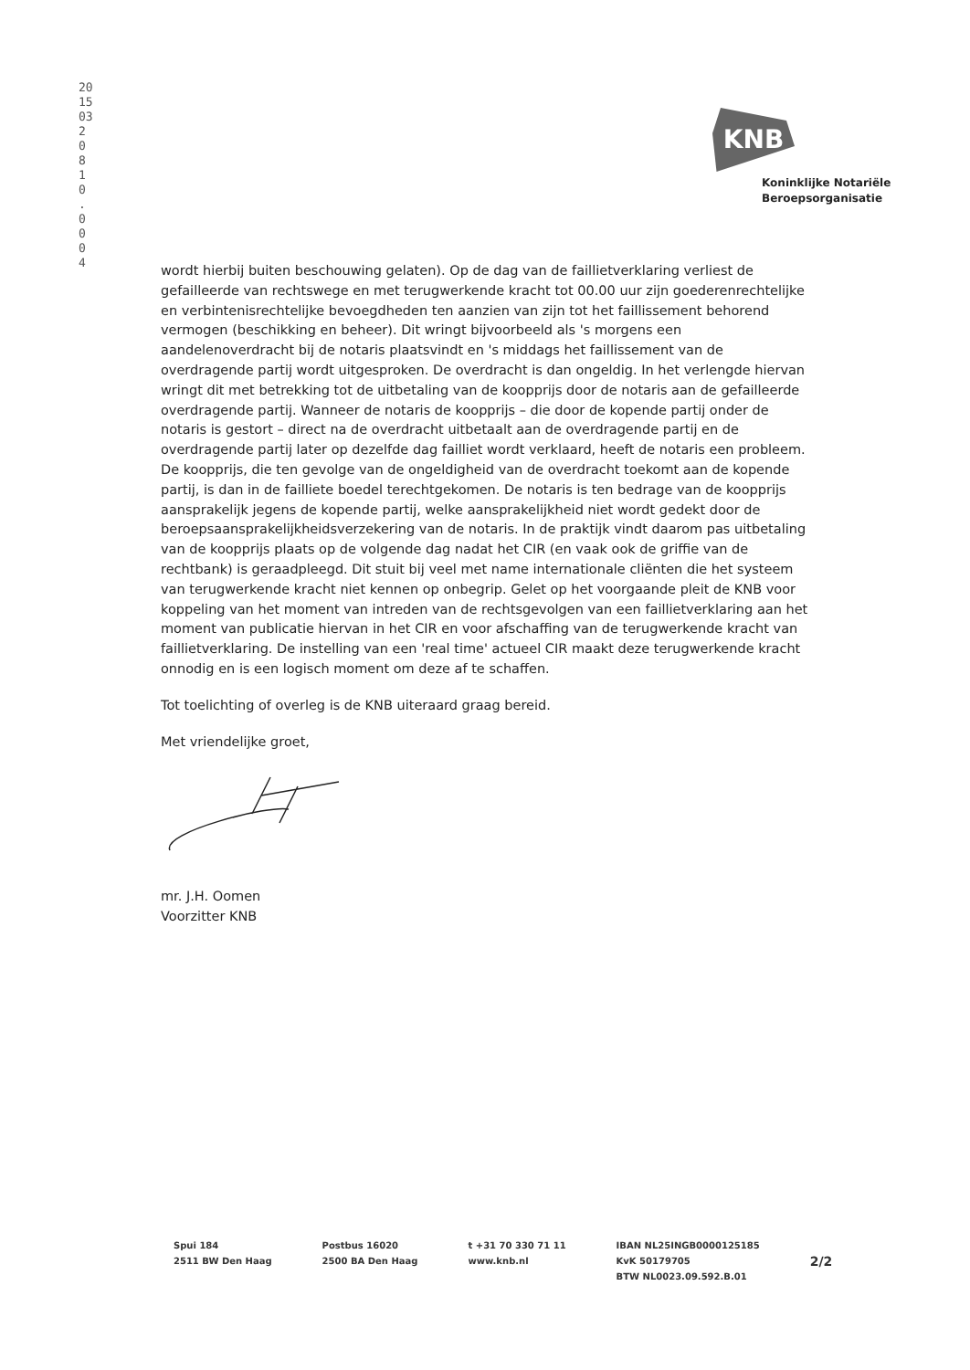2015032 0 8 1 0 . 0 0 0 4
KNB
Koninklijke Notariële
Beroepsorganisatie
wordt hierbij buiten beschouwing gelaten). Op de dag van de faillietverklaring verliest de gefailleerde van rechtswege en met terugwerkende kracht tot 00.00 uur zijn goederenrechtelijke en verbintenisrechtelijke bevoegdheden ten aanzien van zijn tot het faillissement behorend vermogen (beschikking en beheer). Dit wringt bijvoorbeeld als 's morgens een aandelenoverdracht bij de notaris plaatsvindt en 's middags het faillissement van de overdragende partij wordt uitgesproken. De overdracht is dan ongeldig. In het verlengde hiervan wringt dit met betrekking tot de uitbetaling van de koopprijs door de notaris aan de gefailleerde overdragende partij. Wanneer de notaris de koopprijs – die door de kopende partij onder de notaris is gestort – direct na de overdracht uitbetaalt aan de overdragende partij en de overdragende partij later op dezelfde dag failliet wordt verklaard, heeft de notaris een probleem. De koopprijs, die ten gevolge van de ongeldigheid van de overdracht toekomt aan de kopende partij, is dan in de failliete boedel terechtgekomen. De notaris is ten bedrage van de koopprijs aansprakelijk jegens de kopende partij, welke aansprakelijkheid niet wordt gedekt door de beroepsaansprakelijkheidsverzekering van de notaris. In de praktijk vindt daarom pas uitbetaling van de koopprijs plaats op de volgende dag nadat het CIR (en vaak ook de griffie van de rechtbank) is geraadpleegd. Dit stuit bij veel met name internationale cliënten die het systeem van terugwerkende kracht niet kennen op onbegrip. Gelet op het voorgaande pleit de KNB voor koppeling van het moment van intreden van de rechtsgevolgen van een faillietverklaring aan het moment van publicatie hiervan in het CIR en voor afschaffing van de terugwerkende kracht van faillietverklaring. De instelling van een 'real time' actueel CIR maakt deze terugwerkende kracht onnodig en is een logisch moment om deze af te schaffen.
Tot toelichting of overleg is de KNB uiteraard graag bereid.
Met vriendelijke groet,
mr. J.H. Oomen
Voorzitter KNB
Spui 184
2511 BW Den Haag
Postbus 16020
2500 BA Den Haag
t +31 70 330 71 11
www.knb.nl
IBAN NL25INGB0000125185
KvK 50179705
BTW NL0023.09.592.B.01
2/2